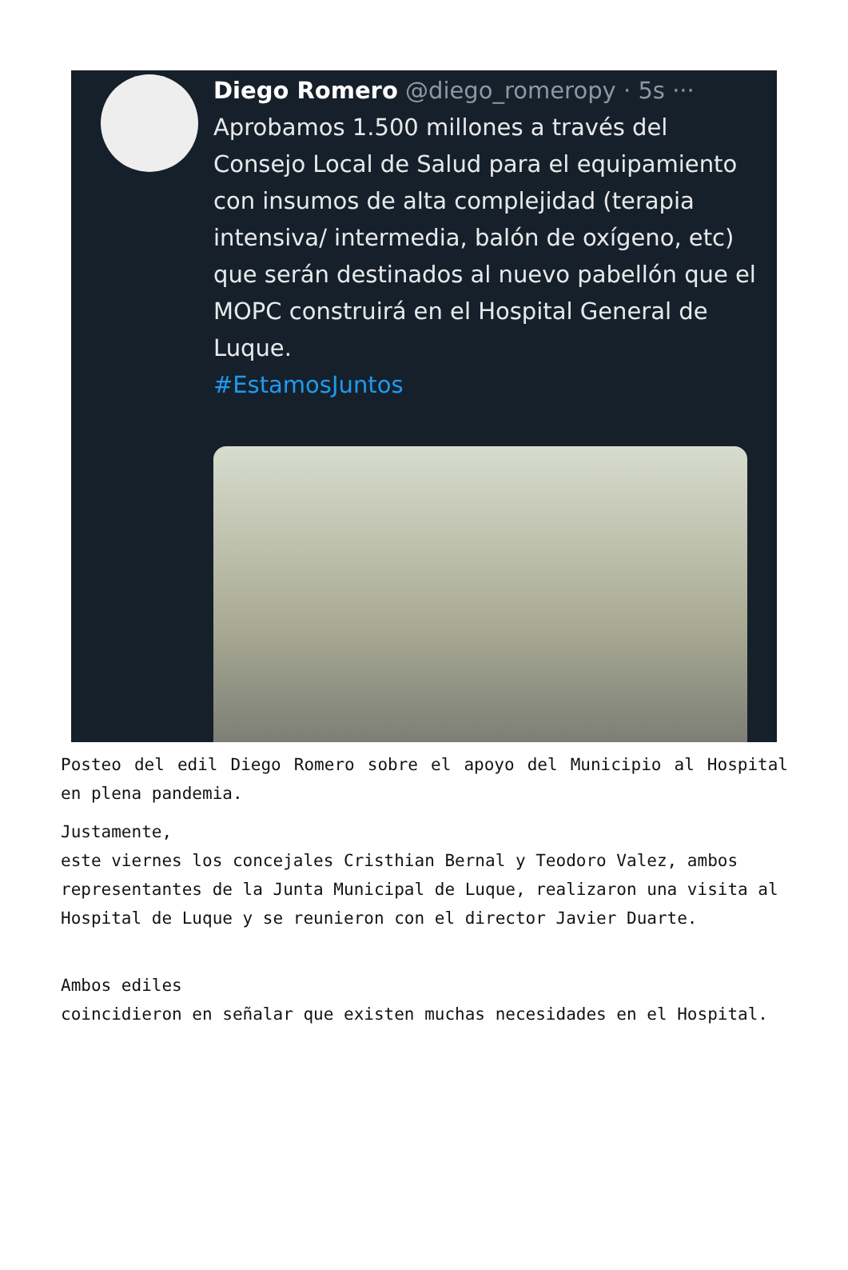Diego Romero @diego_romeropy · 5s ···
Aprobamos 1.500 millones a través del Consejo Local de Salud para el equipamiento con insumos de alta complejidad (terapia intensiva/ intermedia, balón de oxígeno, etc) que serán destinados al nuevo pabellón que el MOPC construirá en el Hospital General de Luque.
#EstamosJuntos
Posteo del edil Diego Romero sobre el apoyo del Municipio al Hospital en plena pandemia.
Justamente,
este viernes los concejales Cristhian Bernal y Teodoro Valez, ambos
representantes de la Junta Municipal de Luque, realizaron una visita al
Hospital de Luque y se reunieron con el director Javier Duarte.
Ambos ediles
coincidieron en señalar que existen muchas necesidades en el Hospital.